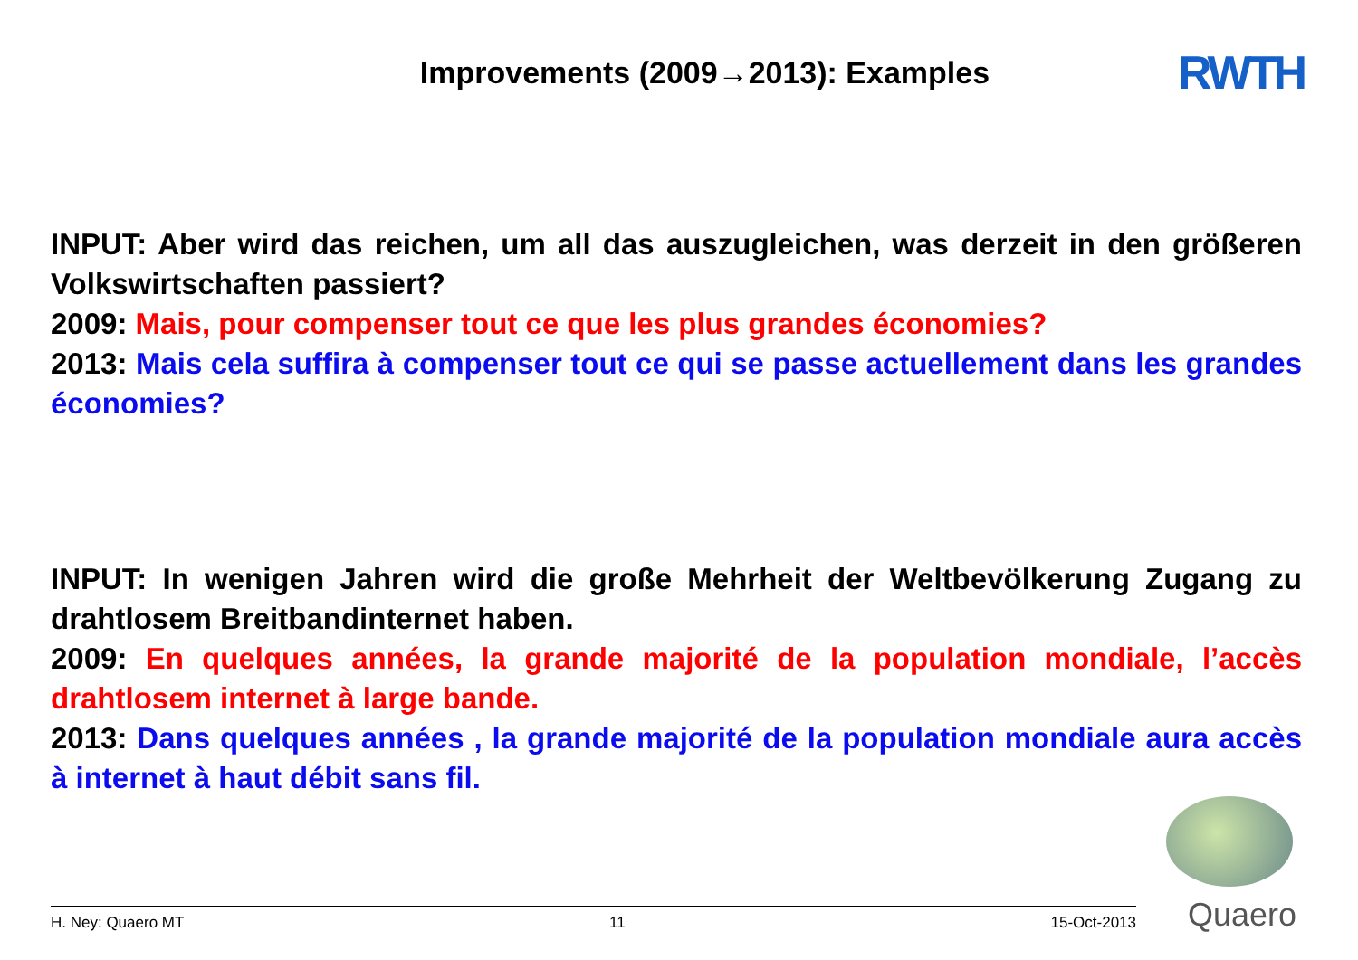Improvements (2009→2013): Examples
RWTH
INPUT: Aber wird das reichen, um all das auszugleichen, was derzeit in den größeren Volkswirtschaften passiert?
2009: Mais, pour compenser tout ce que les plus grandes économies?
2013: Mais cela suffira à compenser tout ce qui se passe actuellement dans les grandes économies?
INPUT: In wenigen Jahren wird die große Mehrheit der Weltbevölkerung Zugang zu drahtlosem Breitbandinternet haben.
2009: En quelques années, la grande majorité de la population mondiale, l’accès drahtlosem internet à large bande.
2013: Dans quelques années , la grande majorité de la population mondiale aura accès à internet à haut débit sans fil.
H. Ney: Quaero MT 11 15-Oct-2013
Quaero